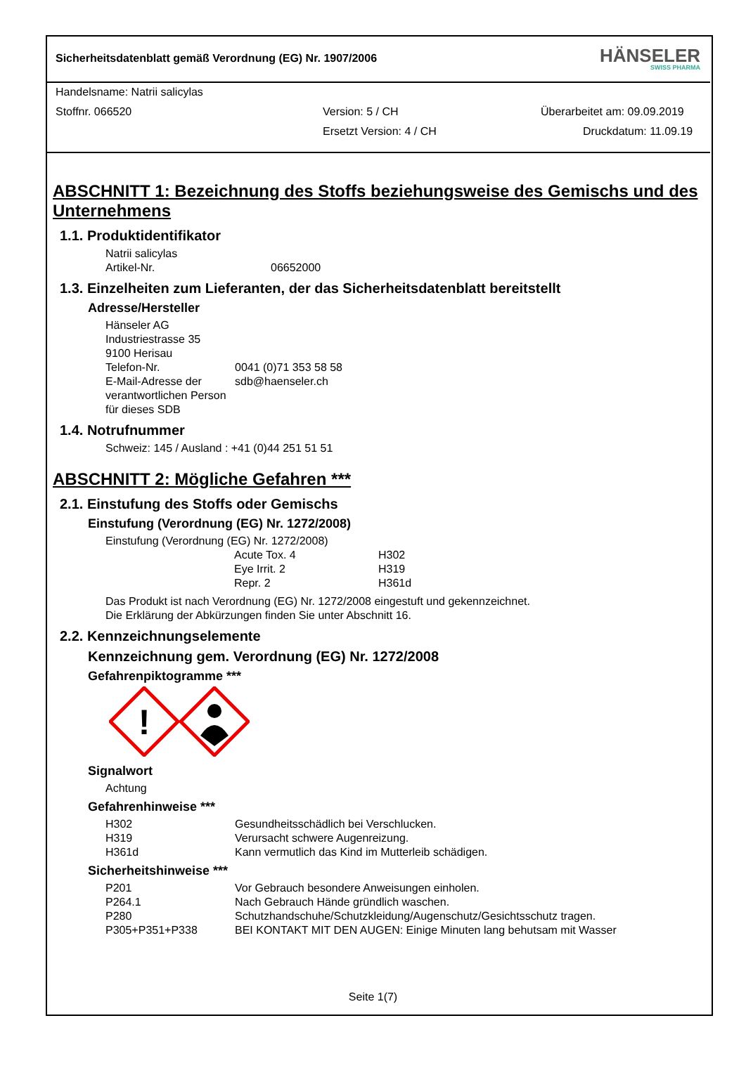Sicherheitsdatenblatt gemäß Verordnung (EG) Nr. 1907/2006
HÄNSELER
SWISS PHARMA
Handelsname: Natrii salicylas
Stoffnr. 066520 Version: 5 / CH Überarbeitet am: 09.09.2019
Ersetzt Version: 4 / CH Druckdatum: 11.09.19
ABSCHNITT 1: Bezeichnung des Stoffs beziehungsweise des Gemischs und des Unternehmens
1.1. Produktidentifikator
| Natrii salicylas | |
| Artikel-Nr. | 06652000 |
1.3. Einzelheiten zum Lieferanten, der das Sicherheitsdatenblatt bereitstellt
Adresse/Hersteller
| Hänseler AG Industriestrasse 35 9100 Herisau | |
| Telefon-Nr. | 0041 (0)71 353 58 58 |
| E-Mail-Adresse der verantwortlichen Person für dieses SDB | sdb@haenseler.ch |
1.4. Notrufnummer
Schweiz: 145 / Ausland : +41 (0)44 251 51 51
ABSCHNITT 2: Mögliche Gefahren ***
2.1. Einstufung des Stoffs oder Gemischs
Einstufung (Verordnung (EG) Nr. 1272/2008)
Einstufung (Verordnung (EG) Nr. 1272/2008)
| Acute Tox. 4 | H302 |
| Eye Irrit. 2 | H319 |
| Repr. 2 | H361d |
Das Produkt ist nach Verordnung (EG) Nr. 1272/2008 eingestuft und gekennzeichnet.
Die Erklärung der Abkürzungen finden Sie unter Abschnitt 16.
2.2. Kennzeichnungselemente
Kennzeichnung gem. Verordnung (EG) Nr. 1272/2008
Gefahrenpiktogramme ***
!
Signalwort
Achtung
Gefahrenhinweise ***
| H302 | Gesundheitsschädlich bei Verschlucken. |
| H319 | Verursacht schwere Augenreizung. |
| H361d | Kann vermutlich das Kind im Mutterleib schädigen. |
Sicherheitshinweise ***
| P201 | Vor Gebrauch besondere Anweisungen einholen. |
| P264.1 | Nach Gebrauch Hände gründlich waschen. |
| P280 | Schutzhandschuhe/Schutzkleidung/Augenschutz/Gesichtsschutz tragen. |
| P305+P351+P338 | BEI KONTAKT MIT DEN AUGEN: Einige Minuten lang behutsam mit Wasser |
Seite 1(7)